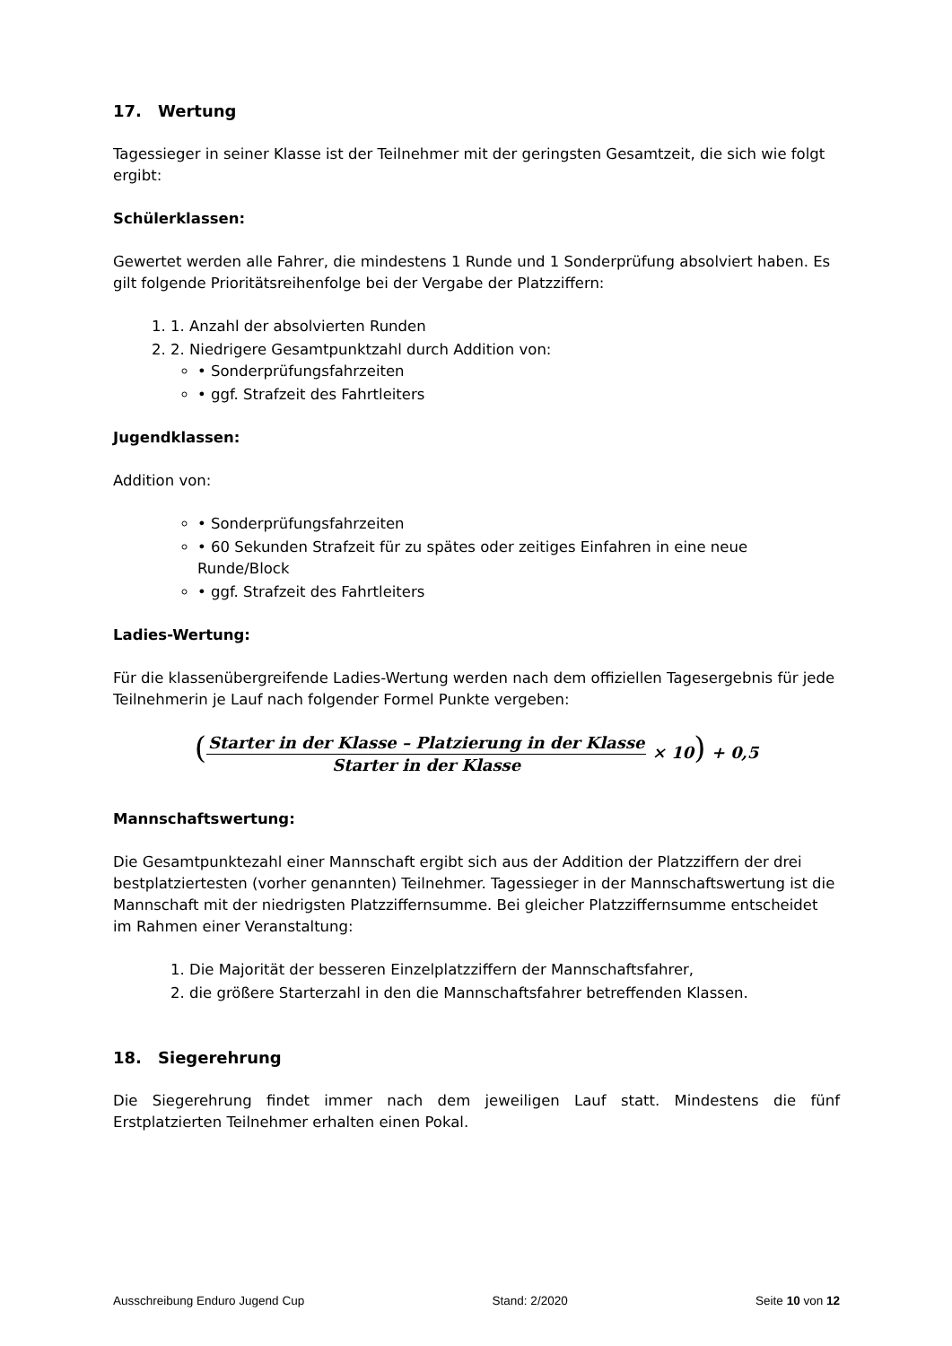17. Wertung
Tagessieger in seiner Klasse ist der Teilnehmer mit der geringsten Gesamtzeit, die sich wie folgt ergibt:
Schülerklassen:
Gewertet werden alle Fahrer, die mindestens 1 Runde und 1 Sonderprüfung absolviert haben. Es gilt folgende Prioritätsreihenfolge bei der Vergabe der Platzziffern:
1. 1. Anzahl der absolvierten Runden
2. 2. Niedrigere Gesamtpunktzahl durch Addition von:
• Sonderprüfungsfahrzeiten
• ggf. Strafzeit des Fahrtleiters
Jugendklassen:
Addition von:
• Sonderprüfungsfahrzeiten
• 60 Sekunden Strafzeit für zu spätes oder zeitiges Einfahren in eine neue Runde/Block
• ggf. Strafzeit des Fahrtleiters
Ladies-Wertung:
Für die klassenübergreifende Ladies-Wertung werden nach dem offiziellen Tagesergebnis für jede Teilnehmerin je Lauf nach folgender Formel Punkte vergeben:
(
Starter in der Klasse – Platzierung in der Klasse
Starter in der Klasse
× 10) + 0,5
Mannschaftswertung:
Die Gesamtpunktezahl einer Mannschaft ergibt sich aus der Addition der Platzziffern der drei bestplatziertesten (vorher genannten) Teilnehmer. Tagessieger in der Mannschaftswertung ist die Mannschaft mit der niedrigsten Platzziffernsumme. Bei gleicher Platzziffernsumme entscheidet im Rahmen einer Veranstaltung:
1. Die Majorität der besseren Einzelplatzziffern der Mannschaftsfahrer,
2. die größere Starterzahl in den die Mannschaftsfahrer betreffenden Klassen.
18. Siegerehrung
Die Siegerehrung findet immer nach dem jeweiligen Lauf statt. Mindestens die fünf Erstplatzierten Teilnehmer erhalten einen Pokal.
Ausschreibung Enduro Jugend Cup Stand: 2/2020 Seite 10 von 12